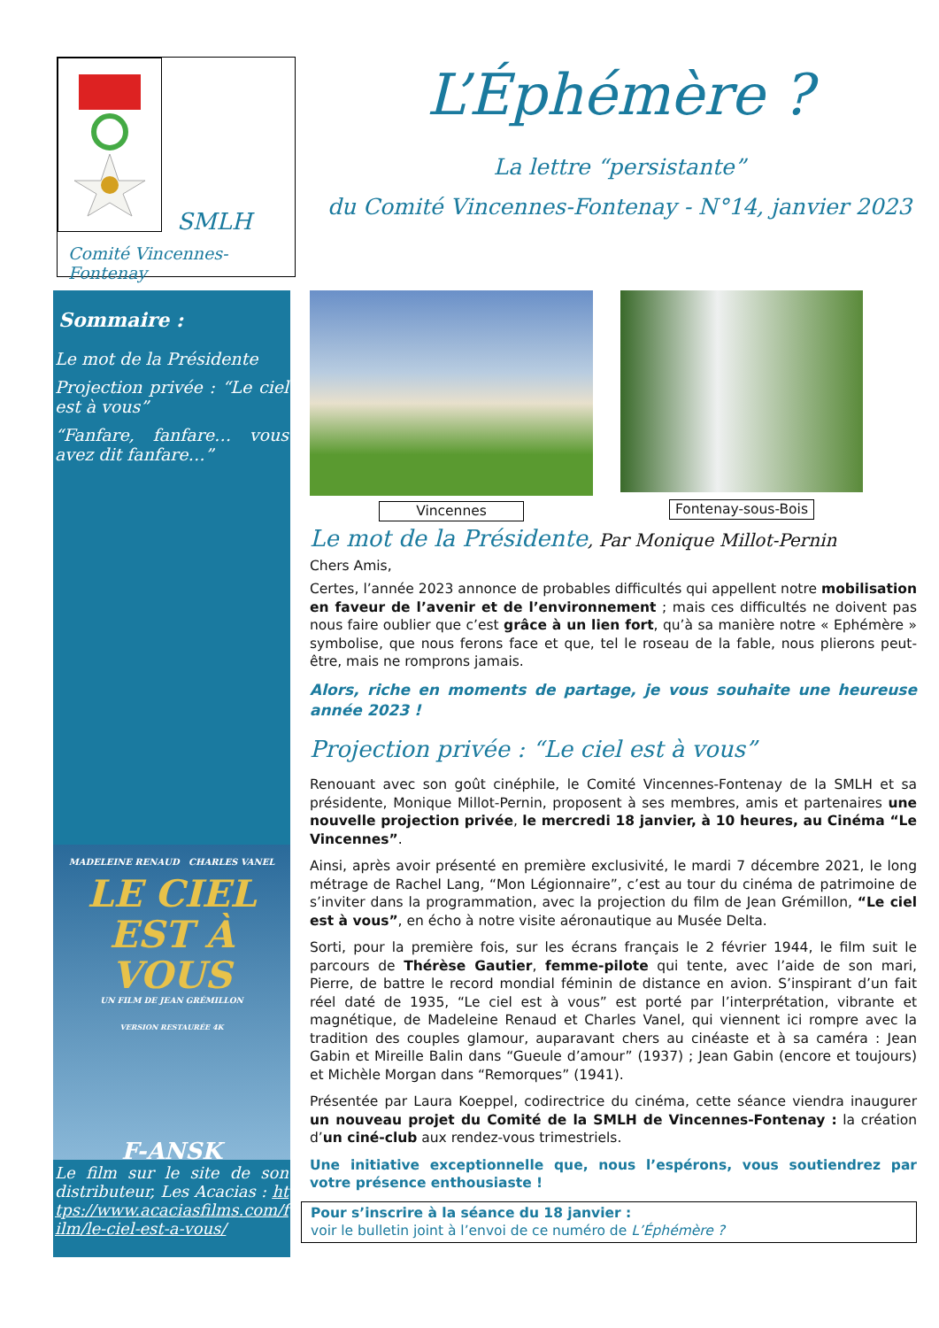SMLH
Comité Vincennes-Fontenay
L’Éphémère ?
La lettre “persistante”
du Comité Vincennes-Fontenay - N°14, janvier 2023
Sommaire :
Le mot de la Présidente
Projection privée : “Le ciel est à vous”
“Fanfare, fanfare… vous avez dit fanfare…”
MADELEINE RENAUD CHARLES VANEL
LE CIEL
EST À VOUS
UN FILM DE JEAN GRÉMILLON
VERSION RESTAURÉE 4K
F-ANSK
Le film sur le site de son distributeur, Les Acacias : https://www.acaciasfilms.com/film/le-ciel-est-a-vous/
Vincennes Fontenay-sous-Bois
Le mot de la Présidente, Par Monique Millot-Pernin
Chers Amis,
Certes, l’année 2023 annonce de probables difficultés qui appellent notre mobilisation en faveur de l’avenir et de l’environnement ; mais ces difficultés ne doivent pas nous faire oublier que c’est grâce à un lien fort, qu’à sa manière notre « Ephémère » symbolise, que nous ferons face et que, tel le roseau de la fable, nous plierons peut-être, mais ne romprons jamais.
Alors, riche en moments de partage, je vous souhaite une heureuse année 2023 !
Projection privée : “Le ciel est à vous”
Renouant avec son goût cinéphile, le Comité Vincennes-Fontenay de la SMLH et sa présidente, Monique Millot-Pernin, proposent à ses membres, amis et partenaires une nouvelle projection privée, le mercredi 18 janvier, à 10 heures, au Cinéma “Le Vincennes”.
Ainsi, après avoir présenté en première exclusivité, le mardi 7 décembre 2021, le long métrage de Rachel Lang, “Mon Légionnaire”, c’est au tour du cinéma de patrimoine de s’inviter dans la programmation, avec la projection du film de Jean Grémillon, “Le ciel est à vous”, en écho à notre visite aéronautique au Musée Delta.
Sorti, pour la première fois, sur les écrans français le 2 février 1944, le film suit le parcours de Thérèse Gautier, femme-pilote qui tente, avec l’aide de son mari, Pierre, de battre le record mondial féminin de distance en avion. S’inspirant d’un fait réel daté de 1935, “Le ciel est à vous” est porté par l’interprétation, vibrante et magnétique, de Madeleine Renaud et Charles Vanel, qui viennent ici rompre avec la tradition des couples glamour, auparavant chers au cinéaste et à sa caméra : Jean Gabin et Mireille Balin dans “Gueule d’amour” (1937) ; Jean Gabin (encore et toujours) et Michèle Morgan dans “Remorques” (1941).
Présentée par Laura Koeppel, codirectrice du cinéma, cette séance viendra inaugurer un nouveau projet du Comité de la SMLH de Vincennes-Fontenay : la création d’un ciné-club aux rendez-vous trimestriels.
Une initiative exceptionnelle que, nous l’espérons, vous soutiendrez par votre présence enthousiaste !
Pour s’inscrire à la séance du 18 janvier :
voir le bulletin joint à l’envoi de ce numéro de L’Éphémère ?